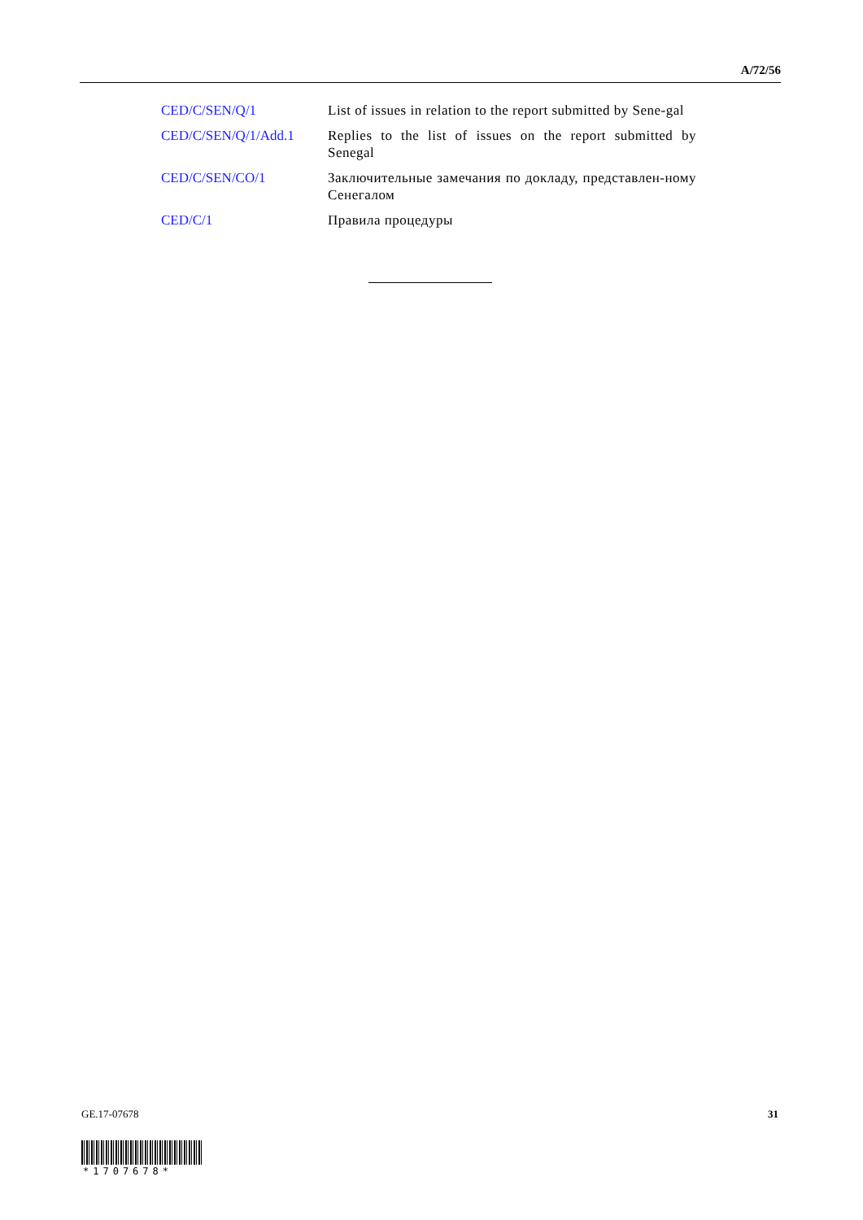A/72/56
| CED/C/SEN/Q/1 | List of issues in relation to the report submitted by Sene-gal |
| CED/C/SEN/Q/1/Add.1 | Replies to the list of issues on the report submitted by Senegal |
| CED/C/SEN/CO/1 | Заключительные замечания по докладу, представлен-ному Сенегалом |
| CED/C/1 | Правила процедуры |
GE.17-07678 31
*1707678*